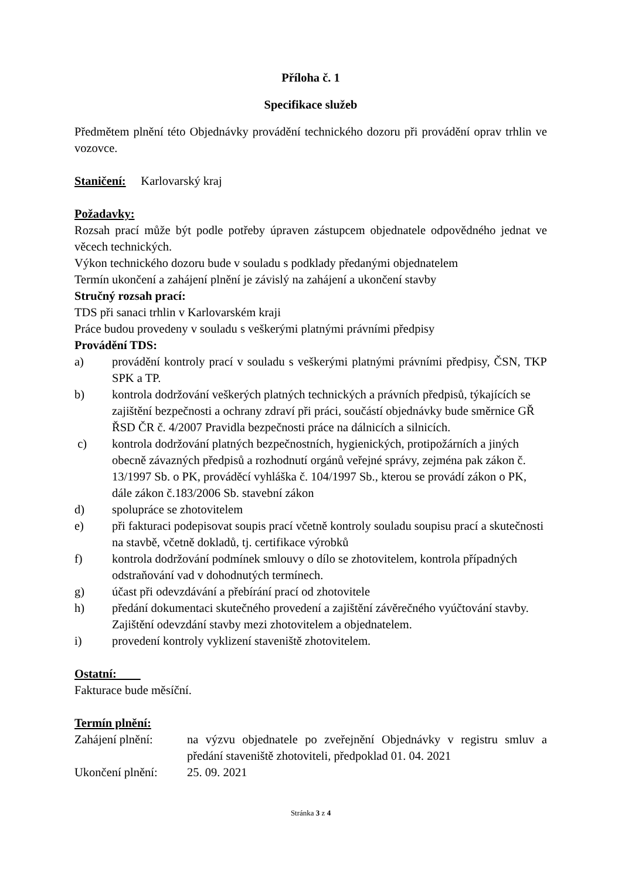Příloha č. 1
Specifikace služeb
Předmětem plnění této Objednávky provádění technického dozoru při provádění oprav trhlin ve vozovce.
Staničení: Karlovarský kraj
Požadavky:
Rozsah prací může být podle potřeby úpraven zástupcem objednatele odpovědného jednat ve věcech technických.
Výkon technického dozoru bude v souladu s podklady předanými objednatelem
Termín ukončení a zahájení plnění je závislý na zahájení a ukončení stavby
Stručný rozsah prací:
TDS při sanaci trhlin v Karlovarském kraji
Práce budou provedeny v souladu s veškerými platnými právními předpisy
Provádění TDS:
a) provádění kontroly prací v souladu s veškerými platnými právními předpisy, ČSN, TKP SPK a TP.
b) kontrola dodržování veškerých platných technických a právních předpisů, týkajících se zajištění bezpečnosti a ochrany zdraví při práci, součástí objednávky bude směrnice GŘ ŘSD ČR č. 4/2007 Pravidla bezpečnosti práce na dálnicích a silnicích.
c) kontrola dodržování platných bezpečnostních, hygienických, protipožárních a jiných obecně závazných předpisů a rozhodnutí orgánů veřejné správy, zejména pak zákon č. 13/1997 Sb. o PK, prováděcí vyhláška č. 104/1997 Sb., kterou se provádí zákon o PK, dále zákon č.183/2006 Sb. stavební zákon
d) spolupráce se zhotovitelem
e) při fakturaci podepisovat soupis prací včetně kontroly souladu soupisu prací a skutečnosti na stavbě, včetně dokladů, tj. certifikace výrobků
f) kontrola dodržování podmínek smlouvy o dílo se zhotovitelem, kontrola případných odstraňování vad v dohodnutých termínech.
g) účast při odevzdávání a přebírání prací od zhotovitele
h) předání dokumentaci skutečného provedení a zajištění závěrečného vyúčtování stavby. Zajištění odevzdání stavby mezi zhotovitelem a objednatelem.
i) provedení kontroly vyklizení staveniště zhotovitelem.
Ostatní:
Fakturace bude měsíční.
Termín plnění:
Zahájení plnění: na výzvu objednatele po zveřejnění Objednávky v registru smluv a předání staveniště zhotoviteli, předpoklad 01. 04. 2021
Ukončení plnění: 25. 09. 2021
Stránka 3 z 4